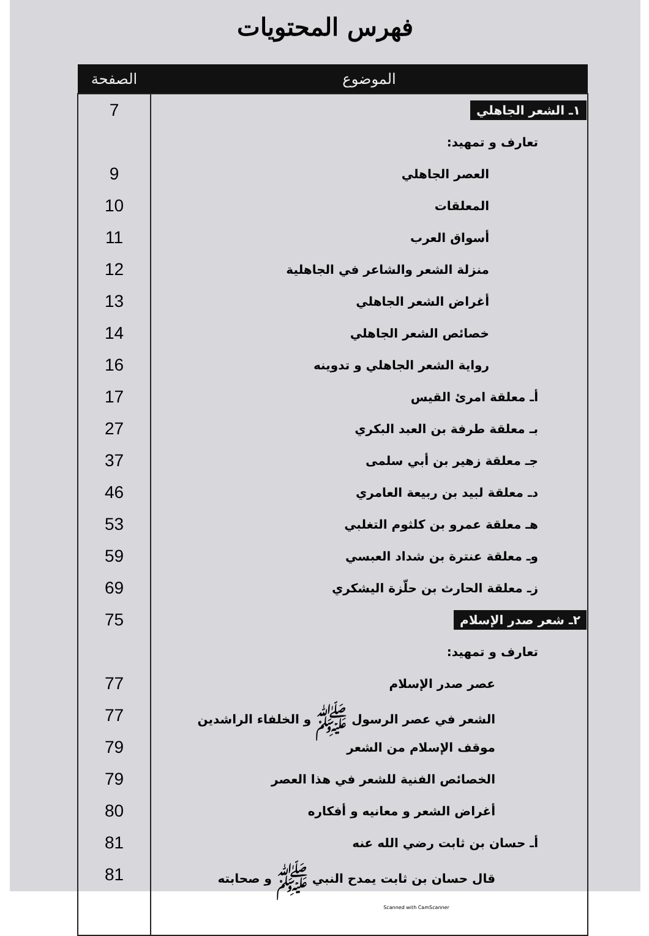فهرس المحتويات
| الموضوع | الصفحة |
| --- | --- |
| ١ـ الشعر الجاهلي | 7 |
| تعارف و تمهيد: | |
| العصر الجاهلي | 9 |
| المعلقات | 10 |
| أسواق العرب | 11 |
| منزلة الشعر والشاعر في الجاهلية | 12 |
| أغراض الشعر الجاهلي | 13 |
| خصائص الشعر الجاهلي | 14 |
| رواية الشعر الجاهلي و تدوينه | 16 |
| أـ معلقة امرئ القيس | 17 |
| بـ معلقة طرفة بن العبد البكري | 27 |
| جـ معلقة زهير بن أبي سلمى | 37 |
| دـ معلقة لبيد بن ربيعة العامري | 46 |
| هـ معلقة عمرو بن كلثوم التغلبي | 53 |
| وـ معلقة عنترة بن شداد العبسي | 59 |
| زـ معلقة الحارث بن حلّزة اليشكري | 69 |
| ٢ـ شعر صدر الإسلام | 75 |
| تعارف و تمهيد: | |
| عصر صدر الإسلام | 77 |
| الشعر في عصر الرسول ﷺ و الخلفاء الراشدين | 77 |
| موقف الإسلام من الشعر | 79 |
| الخصائص الفنية للشعر في هذا العصر | 79 |
| أغراض الشعر و معانيه و أفكاره | 80 |
| أـ حسان بن ثابت رضي الله عنه | 81 |
| قال حسان بن ثابت يمدح النبي ﷺ و صحابته | 81 |
Scanned with CamScanner